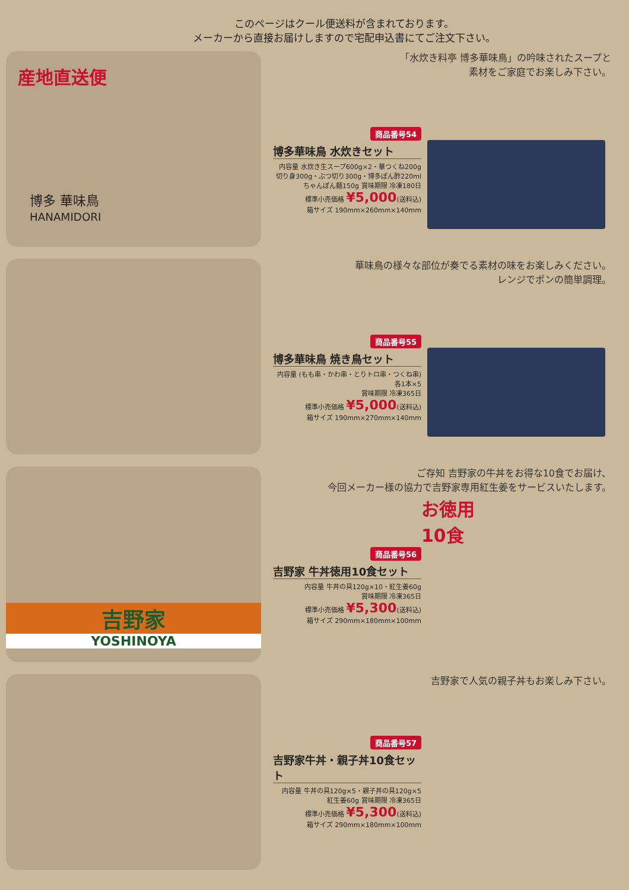このページはクール便送料が含まれております。
メーカーから直接お届けしますので宅配申込書にてご注文下さい。
産地直送便
博多 華味鳥
HANAMIDORI
「水炊き料亭 博多華味鳥」の吟味されたスープと
素材をご家庭でお楽しみ下さい。
商品番号54
博多華味鳥 水炊きセット
内容量 水炊き生スープ600g×2・華つくね200g
切り身300g・ぶつ切り300g・博多ぽん酢220ml
ちゃんぽん麺150g 賞味期限 冷凍180日
標準小売価格 ¥5,000(送料込)
箱サイズ 190mm×260mm×140mm
華味鳥の様々な部位が奏でる素材の味をお楽しみください。
レンジでポンの簡単調理。
商品番号55
博多華味鳥 焼き鳥セット
内容量 (もも串・かわ串・とりトロ串・つくね串)各1本×5
賞味期限 冷凍365日
標準小売価格 ¥5,000(送料込)
箱サイズ 190mm×270mm×140mm
吉野家
YOSHINOYA
ご存知 吉野家の牛丼をお得な10食でお届け、
今回メーカー様の協力で吉野家専用紅生姜をサービスいたします。
お徳用
10食
商品番号56
吉野家 牛丼徳用10食セット
内容量 牛丼の具120g×10・紅生姜60g
賞味期限 冷凍365日
標準小売価格 ¥5,300(送料込)
箱サイズ 290mm×180mm×100mm
吉野家で人気の親子丼もお楽しみ下さい。
商品番号57
吉野家牛丼・親子丼10食セット
内容量 牛丼の具120g×5・親子丼の具120g×5
紅生姜60g 賞味期限 冷凍365日
標準小売価格 ¥5,300(送料込)
箱サイズ 290mm×180mm×100mm